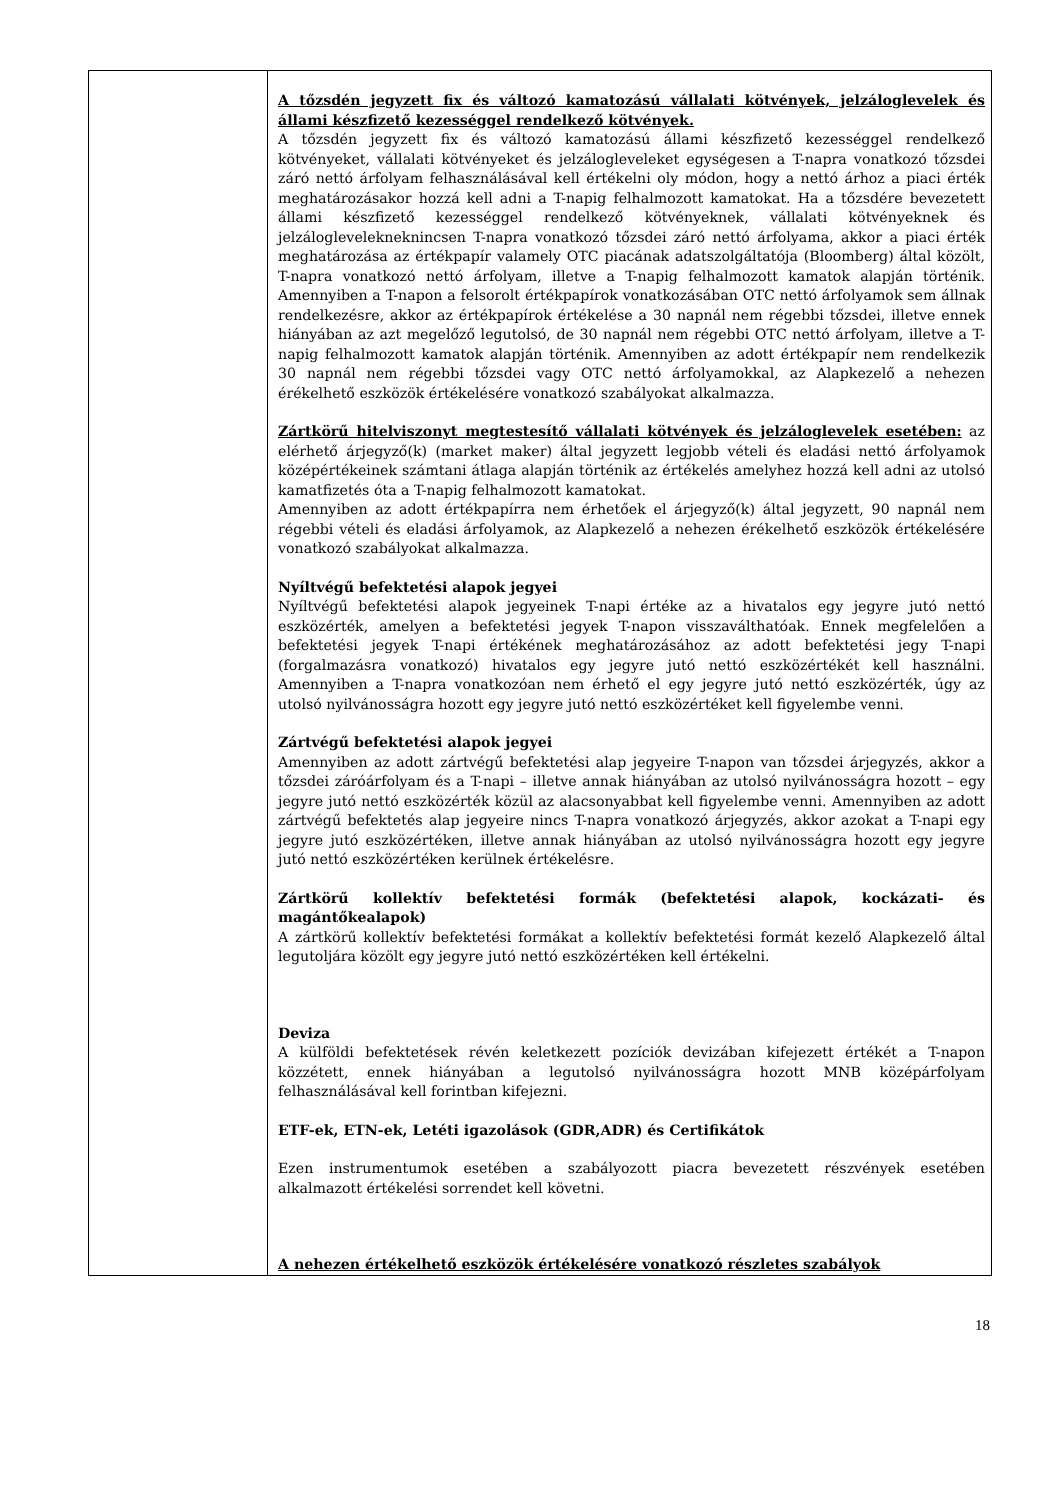| | A tőzsdén jegyzett fix és változó kamatozású vállalati kötvények, jelzáloglevelek és állami készfizető kezességgel rendelkező kötvények. A tőzsdén jegyzett fix és változó kamatozású állami készfizető kezességgel rendelkező kötvényeket, vállalati kötvényeket és jelzálogleveleket egységesen a T-napra vonatkozó tőzsdei záró nettó árfolyam felhasználásával kell értékelni oly módon, hogy a nettó árhoz a piaci érték meghatározásakor hozzá kell adni a T-napig felhalmozott kamatokat. Ha a tőzsdére bevezetett állami készfizető kezességgel rendelkező kötvényeknek, vállalati kötvényeknek és jelzáloglevelekneknincsen T-napra vonatkozó tőzsdei záró nettó árfolyama, akkor a piaci érték meghatározása az értékpapír valamely OTC piacának adatszolgáltatója (Bloomberg) által közölt, T-napra vonatkozó nettó árfolyam, illetve a T-napig felhalmozott kamatok alapján történik. Amennyiben a T-napon a felsorolt értékpapírok vonatkozásában OTC nettó árfolyamok sem állnak rendelkezésre, akkor az értékpapírok értékelése a 30 napnál nem régebbi tőzsdei, illetve ennek hiányában az azt megelőző legutolsó, de 30 napnál nem régebbi OTC nettó árfolyam, illetve a T-napig felhalmozott kamatok alapján történik. Amennyiben az adott értékpapír nem rendelkezik 30 napnál nem régebbi tőzsdei vagy OTC nettó árfolyamokkal, az Alapkezelő a nehezen érékelhető eszközök értékelésére vonatkozó szabályokat alkalmazza. Zártkörű hitelviszonyt megtestesítő vállalati kötvények és jelzáloglevelek esetében: az elérhető árjegyző(k) (market maker) által jegyzett legjobb vételi és eladási nettó árfolyamok középértékeinek számtani átlaga alapján történik az értékelés amelyhez hozzá kell adni az utolsó kamatfizetés óta a T-napig felhalmozott kamatokat. Amennyiben az adott értékpapírra nem érhetőek el árjegyző(k) által jegyzett, 90 napnál nem régebbi vételi és eladási árfolyamok, az Alapkezelő a nehezen érékelhető eszközök értékelésére vonatkozó szabályokat alkalmazza. Nyíltvégű befektetési alapok jegyei Nyíltvégű befektetési alapok jegyeinek T-napi értéke az a hivatalos egy jegyre jutó nettó eszközérték, amelyen a befektetési jegyek T-napon visszaválthatóak. Ennek megfelelően a befektetési jegyek T-napi értékének meghatározásához az adott befektetési jegy T-napi (forgalmazásra vonatkozó) hivatalos egy jegyre jutó nettó eszközértékét kell használni. Amennyiben a T-napra vonatkozóan nem érhető el egy jegyre jutó nettó eszközérték, úgy az utolsó nyilvánosságra hozott egy jegyre jutó nettó eszközértéket kell figyelembe venni. Zártvégű befektetési alapok jegyei Amennyiben az adott zártvégű befektetési alap jegyeire T-napon van tőzsdei árjegyzés, akkor a tőzsdei záróárfolyam és a T-napi – illetve annak hiányában az utolsó nyilvánosságra hozott – egy jegyre jutó nettó eszközérték közül az alacsonyabbat kell figyelembe venni. Amennyiben az adott zártvégű befektetés alap jegyeire nincs T-napra vonatkozó árjegyzés, akkor azokat a T-napi egy jegyre jutó eszközértéken, illetve annak hiányában az utolsó nyilvánosságra hozott egy jegyre jutó nettó eszközértéken kerülnek értékelésre. Zártkörű kollektív befektetési formák (befektetési alapok, kockázati- és magántőkealapok) A zártkörű kollektív befektetési formákat a kollektív befektetési formát kezelő Alapkezelő által legutoljára közölt egy jegyre jutó nettó eszközértéken kell értékelni. Deviza A külföldi befektetések révén keletkezett pozíciók devizában kifejezett értékét a T-napon közzétett, ennek hiányában a legutolsó nyilvánosságra hozott MNB középárfolyam felhasználásával kell forintban kifejezni. ETF-ek, ETN-ek, Letéti igazolások (GDR,ADR) és Certifikátok Ezen instrumentumok esetében a szabályozott piacra bevezetett részvények esetében alkalmazott értékelési sorrendet kell követni. A nehezen értékelhető eszközök értékelésére vonatkozó részletes szabályok |
18